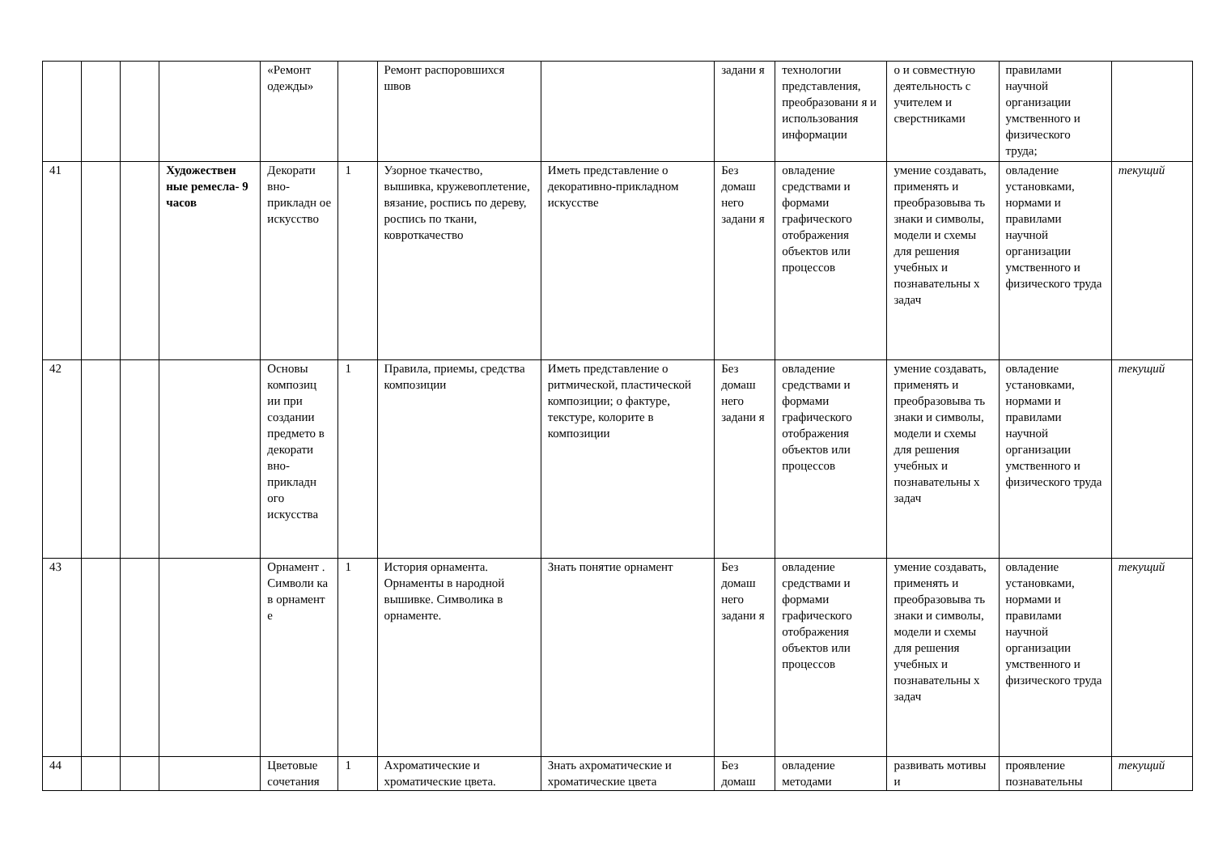| | | | | «Ремонт одежды» | | Ремонт распоровшихся швов | | задани я | технологии представления, преобразовани я и использования информации | о и совместную деятельность с учителем и сверстниками | правилами научной организации умственного и физического труда; | |
| 41 | | | Художествен ные ремесла- 9 часов | Декорати вно-прикладн ое искусство | 1 | Узорное ткачество, вышивка, кружевоплетение, вязание, роспись по дереву, роспись по ткани, ковроткачество | Иметь представление о декоративно-прикладном искусстве | Без домаш него задани я | овладение средствами и формами графического отображения объектов или процессов | умение создавать, применять и преобразовыва ть знаки и символы, модели и схемы для решения учебных и познавательны х задач | овладение установками, нормами и правилами научной организации умственного и физического труда | текущий |
| 42 | | | | Основы композиц ии при создании предмето в декорати вно-прикладн ого искусства | 1 | Правила, приемы, средства композиции | Иметь представление о ритмической, пластической композиции; о фактуре, текстуре, колорите в композиции | Без домаш него задани я | овладение средствами и формами графического отображения объектов или процессов | умение создавать, применять и преобразовыва ть знаки и символы, модели и схемы для решения учебных и познавательны х задач | овладение установками, нормами и правилами научной организации умственного и физического труда | текущий |
| 43 | | | | Орнамент . Символи ка в орнамент е | 1 | История орнамента. Орнаменты в народной вышивке. Символика в орнаменте. | Знать понятие орнамент | Без домаш него задани я | овладение средствами и формами графического отображения объектов или процессов | умение создавать, применять и преобразовыва ть знаки и символы, модели и схемы для решения учебных и познавательны х задач | овладение установками, нормами и правилами научной организации умственного и физического труда | текущий |
| 44 | | | | Цветовые сочетания | 1 | Ахроматические и хроматические цвета. | Знать ахроматические и хроматические цвета | Без домаш | овладение методами | развивать мотивы и | проявление познавательны | текущий |